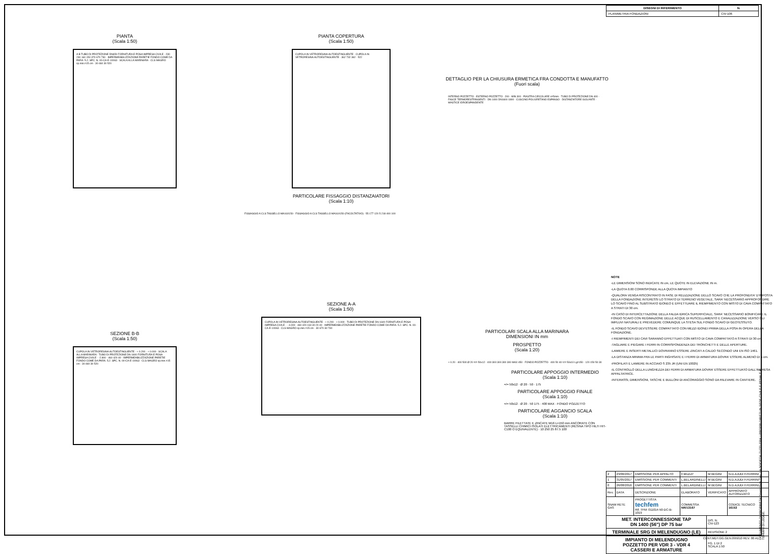| DISEGNI DI RIFERIMENTO | N. |
| --- | --- |
| PLANIMETRIA FONDAZIONI | CIV-106 |
PIANTA
(Scala 1:50)
A B TUBO DI PROTEZIONE DN650 FORNITURA E POSA IMPRESA CIVILE · 230 230 160 150 370 670 730 · IMPERMEABILIZZAZIONE PARETIE FONDO COME DA PARA. 5.2. SPC. N. 00-CA-E-10063 · SCALA ALLA MARINARA · CLS MAGRO sp.min.=15 cm · 30 460 30 520
SEZIONE B-B
(Scala 1:50)
CUPOLA IN VETRORESINA AUTOESTINGUENTE · + 0.200 · + 0.000 · SCALA ALLA MARINARA · TUBO DI PROTEZIONE DN 1600 FORNITURA E POSA IMPRESA CIVILE · -2.800 · 460 420 40 · IMPERMEABILIZZAZIONE PARETIE FONDO COME DA PARA. 5.2. SPC. N. 00-CA-E-10063 · CLS MAGRO sp.min.=15 cm · 30 460 30 520
PIANTA COPERTURA
(Scala 1:50)
CUPOLA IN VETRORESINA AUTOESTINGUENTE · CUPOLA IN VETRORESINA AUTOESTINGUENTE · 362 732 362 · 522
PARTICOLARE FISSAGGIO DISTANZAIATORI
(Scala 1:10)
FISSAGGIO A CLS TASSELLO MA16X150 · FISSAGGIO A CLS TASSELLO MA16X150 (FACOLTATIVO) · 55 177 120 5 218 400 100
SEZIONE A-A
(Scala 1:50)
CUPOLA IN VETRORESINA AUTOESTINGUENTE · + 0.200 · + 0.000 · TUBO DI PROTEZIONE DN 1600 FORNITURA E POSA IMPRESA CIVILE · - 4.000 · 460 420 160 30 20 40 · IMPERMEABILIZZAZIONE PARETIE FONDO COME DA PARA. 5.2. SPC. N. 00-CA-E-10063 · CLS MAGRO sp.min.=15 cm · 30 670 30 730
DETTAGLIO PER LA CHIUSURA ERMETICA FRA CONDOTTA E MANUFATTO
(Fuori scala)
INTERNO POZZETTO · ESTERNO POZZETTO · 200 · MIN 300 · PIASTRA CIRCOLARE s=5mm · TUBO DI PROTEZIONE DN 400 · FASCE TERMORESTRINGENTI · DN 1400 DN1600 1800 · CUSCINO POLIURETANO ESPANSO · DISTANZIATORE ISOLANTE · MASTICE IDROESPANDENTE
PARTICOLARI SCALA ALLA MARINARA
DIMENSIONI IN mm
PROSPETTO
(Scala 1:20)
+ 0.20 · 400 500 Ø 20 =/= 50x12 · 400 300 300 300 300 MAX 450 · FONDO POZZETTO · 400 50 40 =/= 50x10 Lg=150 · 120 150 50 30
NOTE
-LE DIMENSIONI SONO INDICATE IN cm, LE QUOTE IN ELEVAZIONE IN m.
-LA QUOTA 0.00 CORRISPONDE ALLA QUOTA IMPIANTO
-QUALORA VENGA RISCONTRATO IN FASE DI RELIZZAZIONE DELLO SCAVO CHE LA PROFONDITA' D'IMPOSTA DELLA FONDAZIONE INTERESSI LO STRATO DI TERRENO VEGETALE, SARA' NECESSARIO APPROFONDIRE LO SCAVO FINO AL SUBSTRATO IDONEO E EFFETTUARE IL RIEMPIMENTO CON MISTO DI CAVA COMPATTATO A STRATI DI 30 cm.
-IN CASO DI INTERCETTAZIONE DELLA FALDA IDRICA SUPERFICIALE, SARA' NECESSARIO BONIFICARE IL FONDO SCAVO CON REGIMAZIONE DELLE ACQUE DI RUSCELLAMENTO E CANALIZZAZIONE VERSO GLI IMPLUVI NATURALI E PREVEDERE COMUNQUE LA STESA SUL FONDO SCAVO DI GEOTESSUTO.
-IL FONDO SCAVO DEV'ESSERE COMPATTATO CON MEZZI IDONEI PRIMA DELLA POSA IN OPERA DELLA FONDAZIONE.
-I RIEMPIMENTI DEI CAVI SARANNO EFFETTUATI CON MISTO DI CAVA COMPATTATO A STRATI DI 30 cm.
-TAGLIARE E PIEGARE I FERRI IN CORRISPONDENZA DEI TRONCHETTI E DELLE APERTURE.
-LAMIERE E INSERTI METALLICI DOVRANNO ESSERE ZINCATI A CALDO SECONDO UNI EN ISO 1461.
-LA DISTANZA MINIMA FRA LE PARTI INGHISATE E I FERRI DI ARMATURA DOVRA' ESSERE ALMENO DI 5 cm.
-PROFILATI E LAMIERE IN ACCIAIO S 235 JR (UNI EN 10025)
-IL CONTROLLO DELLA LUNGHEZZA DEI FERRI DI ARMATURA DOVRA' ESSERE EFFETTUATO DALL'IMPRESA APPALTATRICE.
-INTERASSI, DIMENSIONI, TASCHE E BULLONI DI ANCORAGGIO SONO DA RILEVARE IN CANTIERE.
PARTICOLARE APPOGGIO INTERMEDIO
(Scala 1:10)
=/= 50x12 · Ø 20 · 50 · 175
PARTICOLARE APPOGGIO FINALE
(Scala 1:10)
=/= 50x12 · Ø 20 · 50 175 · 400 MAX · FONDO POZZETTO
PARTICOLARE AGGANCIO SCALA
(Scala 1:10)
BARRE FILETTATE E ZINCATE M16 L=150 mm ANCORATE CON TASSELLI CHIMICI ISOLATI ELETTRICAMENTI (RESINA TIPO HILTI HIT-C100 O EQUIVALENTE) · 10 250 25 87.5 100
| 2 | 23/06/2017 | EMISSIONE PER APPALTO | F.MUZZI' | M BEGINI | N.D.AJUDI F.FERRINI |
| 1 | 31/05/2017 | EMISSIONE PER COMMENTI | L.BELARDINELLI | M BEGINI | N.D.AJUDI F.FERRINI |
| 0 | 26/08/2016 | EMISSIONE PER COMMENTI | L.BELARDINELLI | M BEGINI | N.D.AJUDI F.FERRINI |
| Rev. | DATA | DESCRIZIONE | ELABORATO | VERIFICATO | APPROVATO AUTORIZZATO |
| SNAM RETE GAS | | PROGETTISTA techfem Rif. TFM: 011014-50-DC-B-1019 | COMMESSA NR/13167 | | CODICE TECNICO 16153 |
| MET. INTERCONNESSIONE TAP DN 1400 (56") DP 75 bar | | | | DIS. N. CIV-123 | |
| TERMINALE SRG DI MELENDUGNO (LE) | | | | REVISIONE 2 | |
| IMPIANTO DI MELENDUGNO POZZETTO PER VDR 3 - VDR 4 CASSERI E ARMATURE | | | | FG. 1 DI 2 SCALA 1:50 | |
DOCUMENTO DI PROPRIETA' Snam Rete Gas. LA SOCIETA' TUTELERA' I PROPRI DIRITTI IN SEDE CIVILE E PENALE A TERMINI DI LEGGE.
CENT.MDT.GG.GEN.095010 REV. 00 A1